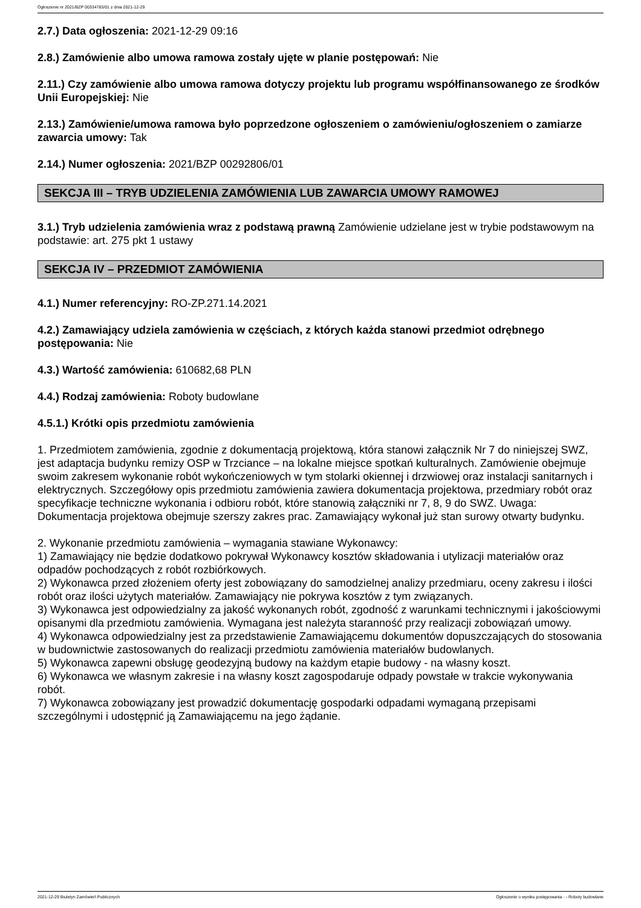Ogłoszenie nr 2021/BZP 00334783/01 z dnia 2021-12-29
2.7.) Data ogłoszenia: 2021-12-29 09:16
2.8.) Zamówienie albo umowa ramowa zostały ujęte w planie postępowań: Nie
2.11.) Czy zamówienie albo umowa ramowa dotyczy projektu lub programu współfinansowanego ze środków Unii Europejskiej: Nie
2.13.) Zamówienie/umowa ramowa było poprzedzone ogłoszeniem o zamówieniu/ogłoszeniem o zamiarze zawarcia umowy: Tak
2.14.) Numer ogłoszenia: 2021/BZP 00292806/01
SEKCJA III – TRYB UDZIELENIA ZAMÓWIENIA LUB ZAWARCIA UMOWY RAMOWEJ
3.1.) Tryb udzielenia zamówienia wraz z podstawą prawną Zamówienie udzielane jest w trybie podstawowym na podstawie: art. 275 pkt 1 ustawy
SEKCJA IV – PRZEDMIOT ZAMÓWIENIA
4.1.) Numer referencyjny: RO-ZP.271.14.2021
4.2.) Zamawiający udziela zamówienia w częściach, z których każda stanowi przedmiot odrębnego postępowania: Nie
4.3.) Wartość zamówienia: 610682,68 PLN
4.4.) Rodzaj zamówienia: Roboty budowlane
4.5.1.) Krótki opis przedmiotu zamówienia
1. Przedmiotem zamówienia, zgodnie z dokumentacją projektową, która stanowi załącznik Nr 7 do niniejszej SWZ, jest adaptacja budynku remizy OSP w Trzciance – na lokalne miejsce spotkań kulturalnych. Zamówienie obejmuje swoim zakresem wykonanie robót wykończeniowych w tym stolarki okiennej i drzwiowej oraz instalacji sanitarnych i elektrycznych. Szczegółowy opis przedmiotu zamówienia zawiera dokumentacja projektowa, przedmiary robót oraz specyfikacje techniczne wykonania i odbioru robót, które stanowią załączniki nr 7, 8, 9 do SWZ. Uwaga: Dokumentacja projektowa obejmuje szerszy zakres prac. Zamawiający wykonał już stan surowy otwarty budynku.
2. Wykonanie przedmiotu zamówienia – wymagania stawiane Wykonawcy:
1) Zamawiający nie będzie dodatkowo pokrywał Wykonawcy kosztów składowania i utylizacji materiałów oraz odpadów pochodzących z robót rozbiórkowych.
2) Wykonawca przed złożeniem oferty jest zobowiązany do samodzielnej analizy przedmiaru, oceny zakresu i ilości robót oraz ilości użytych materiałów. Zamawiający nie pokrywa kosztów z tym związanych.
3) Wykonawca jest odpowiedzialny za jakość wykonanych robót, zgodność z warunkami technicznymi i jakościowymi opisanymi dla przedmiotu zamówienia. Wymagana jest należyta staranność przy realizacji zobowiązań umowy.
4) Wykonawca odpowiedzialny jest za przedstawienie Zamawiającemu dokumentów dopuszczających do stosowania w budownictwie zastosowanych do realizacji przedmiotu zamówienia materiałów budowlanych.
5) Wykonawca zapewni obsługę geodezyjną budowy na każdym etapie budowy - na własny koszt.
6) Wykonawca we własnym zakresie i na własny koszt zagospodaruje odpady powstałe w trakcie wykonywania robót.
7) Wykonawca zobowiązany jest prowadzić dokumentację gospodarki odpadami wymaganą przepisami szczególnymi i udostępnić ją Zamawiającemu na jego żądanie.
2021-12-29 Biuletyn Zamówień Publicznych Ogłoszenie o wyniku postępowania - - Roboty budowlane